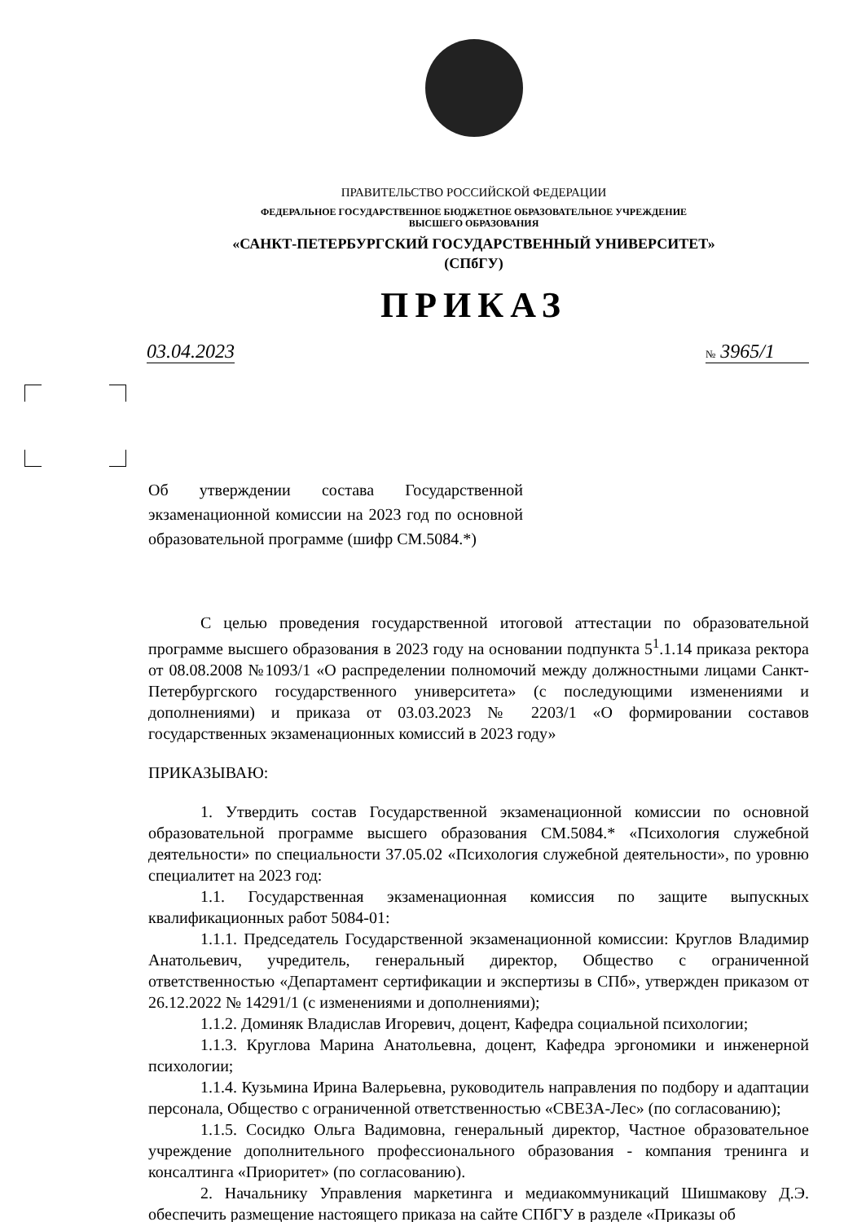ПРАВИТЕЛЬСТВО РОССИЙСКОЙ ФЕДЕРАЦИИ
ФЕДЕРАЛЬНОЕ ГОСУДАРСТВЕННОЕ БЮДЖЕТНОЕ ОБРАЗОВАТЕЛЬНОЕ УЧРЕЖДЕНИЕ
ВЫСШЕГО ОБРАЗОВАНИЯ
«САНКТ-ПЕТЕРБУРГСКИЙ ГОСУДАРСТВЕННЫЙ УНИВЕРСИТЕТ»
(СПбГУ)
ПРИКАЗ
03.04.2023 № 3965/1
Об утверждении состава Государственной экзаменационной комиссии на 2023 год по основной образовательной программе (шифр СМ.5084.*)
С целью проведения государственной итоговой аттестации по образовательной программе высшего образования в 2023 году на основании подпункта 5<sup>1</sup>.1.14 приказа ректора от 08.08.2008 №1093/1 «О распределении полномочий между должностными лицами Санкт-Петербургского государственного университета» (с последующими изменениями и дополнениями) и приказа от 03.03.2023 № 2203/1 «О формировании составов государственных экзаменационных комиссий в 2023 году»
ПРИКАЗЫВАЮ:
1. Утвердить состав Государственной экзаменационной комиссии по основной образовательной программе высшего образования СМ.5084.* «Психология служебной деятельности» по специальности 37.05.02 «Психология служебной деятельности», по уровню специалитет на 2023 год:
1.1. Государственная экзаменационная комиссия по защите выпускных квалификационных работ 5084-01:
1.1.1. Председатель Государственной экзаменационной комиссии: Круглов Владимир Анатольевич, учредитель, генеральный директор, Общество с ограниченной ответственностью «Департамент сертификации и экспертизы в СПб», утвержден приказом от 26.12.2022 № 14291/1 (с изменениями и дополнениями);
1.1.2. Доминяк Владислав Игоревич, доцент, Кафедра социальной психологии;
1.1.3. Круглова Марина Анатольевна, доцент, Кафедра эргономики и инженерной психологии;
1.1.4. Кузьмина Ирина Валерьевна, руководитель направления по подбору и адаптации персонала, Общество с ограниченной ответственностью «СВЕЗА-Лес» (по согласованию);
1.1.5. Сосидко Ольга Вадимовна, генеральный директор, Частное образовательное учреждение дополнительного профессионального образования - компания тренинга и консалтинга «Приоритет» (по согласованию).
2. Начальнику Управления маркетинга и медиакоммуникаций Шишмакову Д.Э. обеспечить размещение настоящего приказа на сайте СПбГУ в разделе «Приказы об